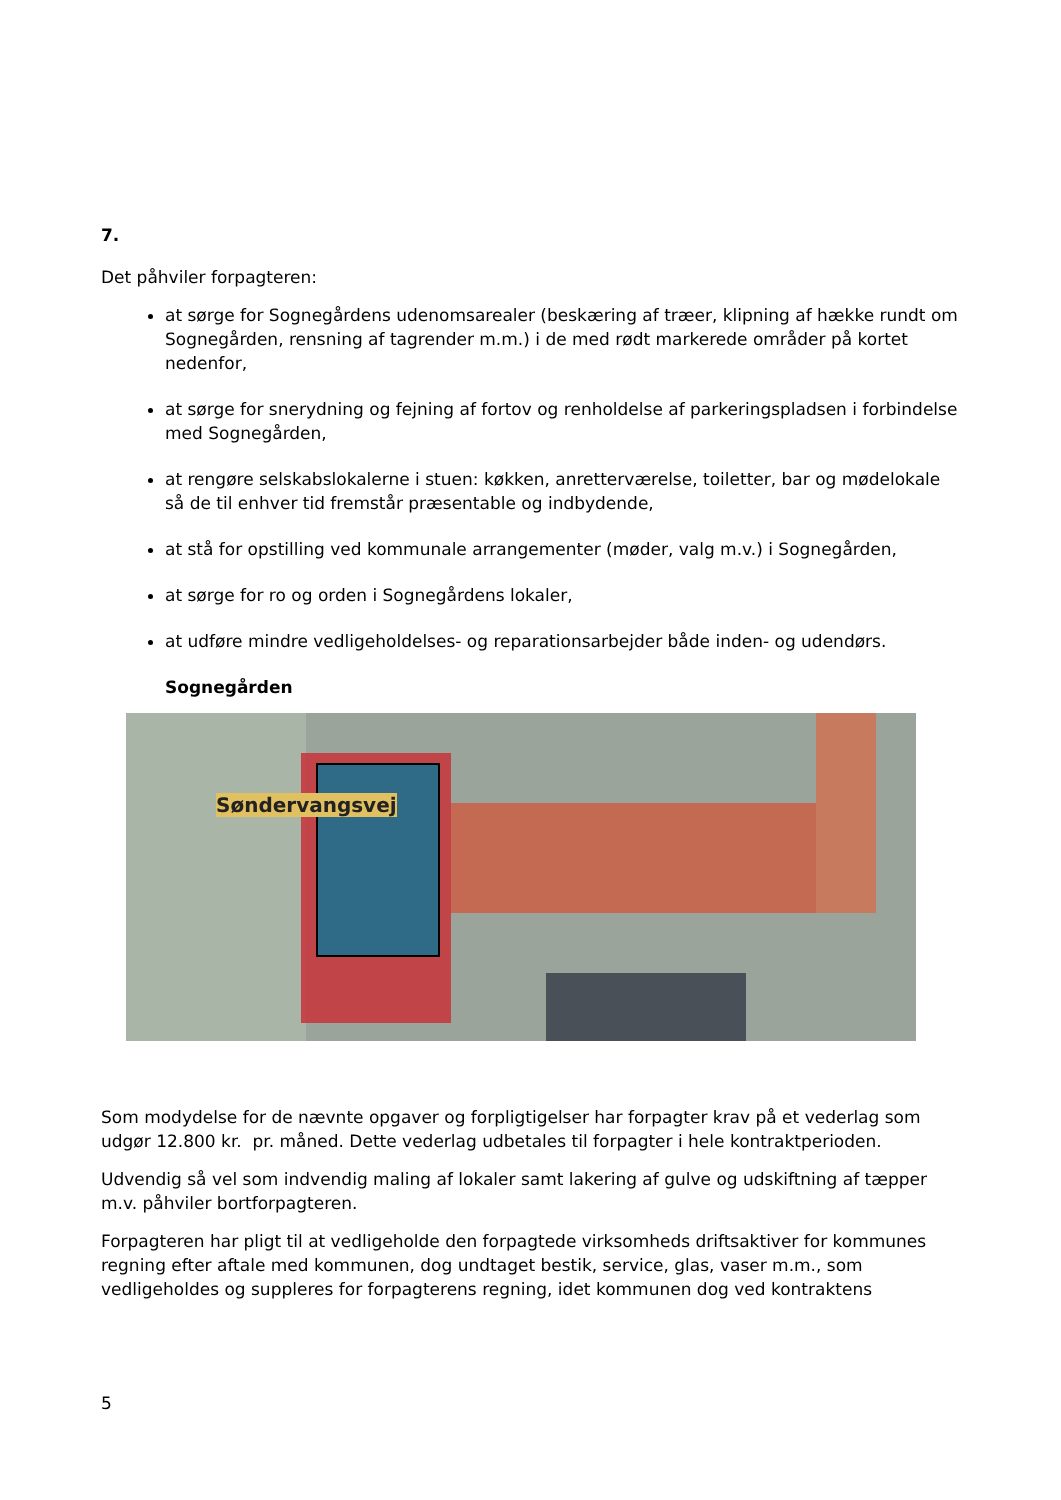7.
Det påhviler forpagteren:
at sørge for Sognegårdens udenomsarealer (beskæring af træer, klipning af hække rundt om Sognegården, rensning af tagrender m.m.) i de med rødt markerede områder på kortet nedenfor,
at sørge for snerydning og fejning af fortov og renholdelse af parkeringspladsen i forbindelse med Sognegården,
at rengøre selskabslokalerne i stuen: køkken, anretterværelse, toiletter, bar og mødelokale så de til enhver tid fremstår præsentable og indbydende,
at stå for opstilling ved kommunale arrangementer (møder, valg m.v.) i Sognegården,
at sørge for ro og orden i Sognegårdens lokaler,
at udføre mindre vedligeholdelses- og reparationsarbejder både inden- og udendørs.
Sognegården
Søndervangsvej
Som modydelse for de nævnte opgaver og forpligtigelser har forpagter krav på et vederlag som udgør 12.800 kr. pr. måned. Dette vederlag udbetales til forpagter i hele kontraktperioden.
Udvendig så vel som indvendig maling af lokaler samt lakering af gulve og udskiftning af tæpper m.v. påhviler bortforpagteren.
Forpagteren har pligt til at vedligeholde den forpagtede virksomheds driftsaktiver for kommunes regning efter aftale med kommunen, dog undtaget bestik, service, glas, vaser m.m., som vedligeholdes og suppleres for forpagterens regning, idet kommunen dog ved kontraktens
5